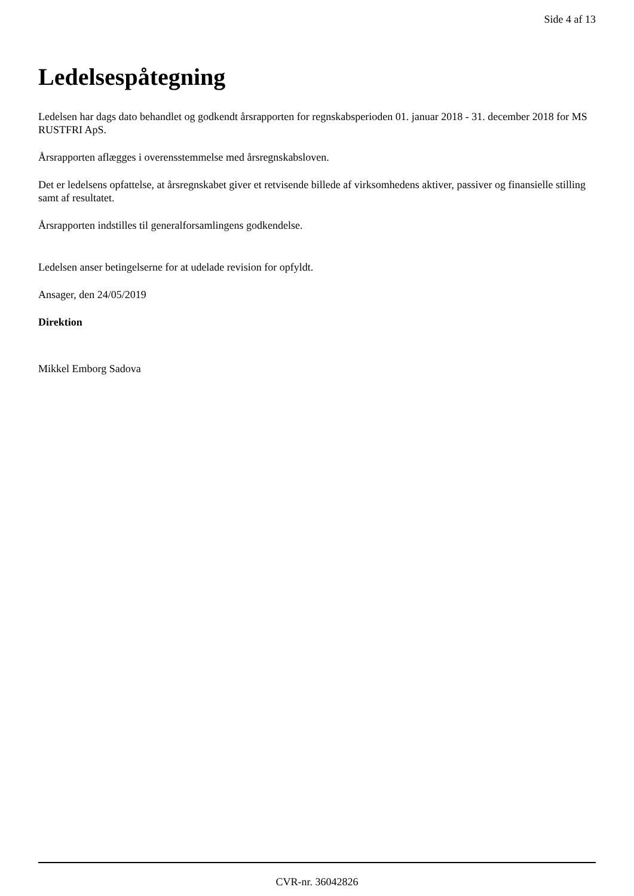Side 4 af 13
Ledelsespåtegning
Ledelsen har dags dato behandlet og godkendt årsrapporten for regnskabsperioden 01. januar 2018 - 31. december 2018 for MS RUSTFRI ApS.
Årsrapporten aflægges i overensstemmelse med årsregnskabsloven.
Det er ledelsens opfattelse, at årsregnskabet giver et retvisende billede af virksomhedens aktiver, passiver og finansielle stilling samt af resultatet.
Årsrapporten indstilles til generalforsamlingens godkendelse.
Ledelsen anser betingelserne for at udelade revision for opfyldt.
Ansager, den 24/05/2019
Direktion
Mikkel Emborg Sadova
CVR-nr. 36042826